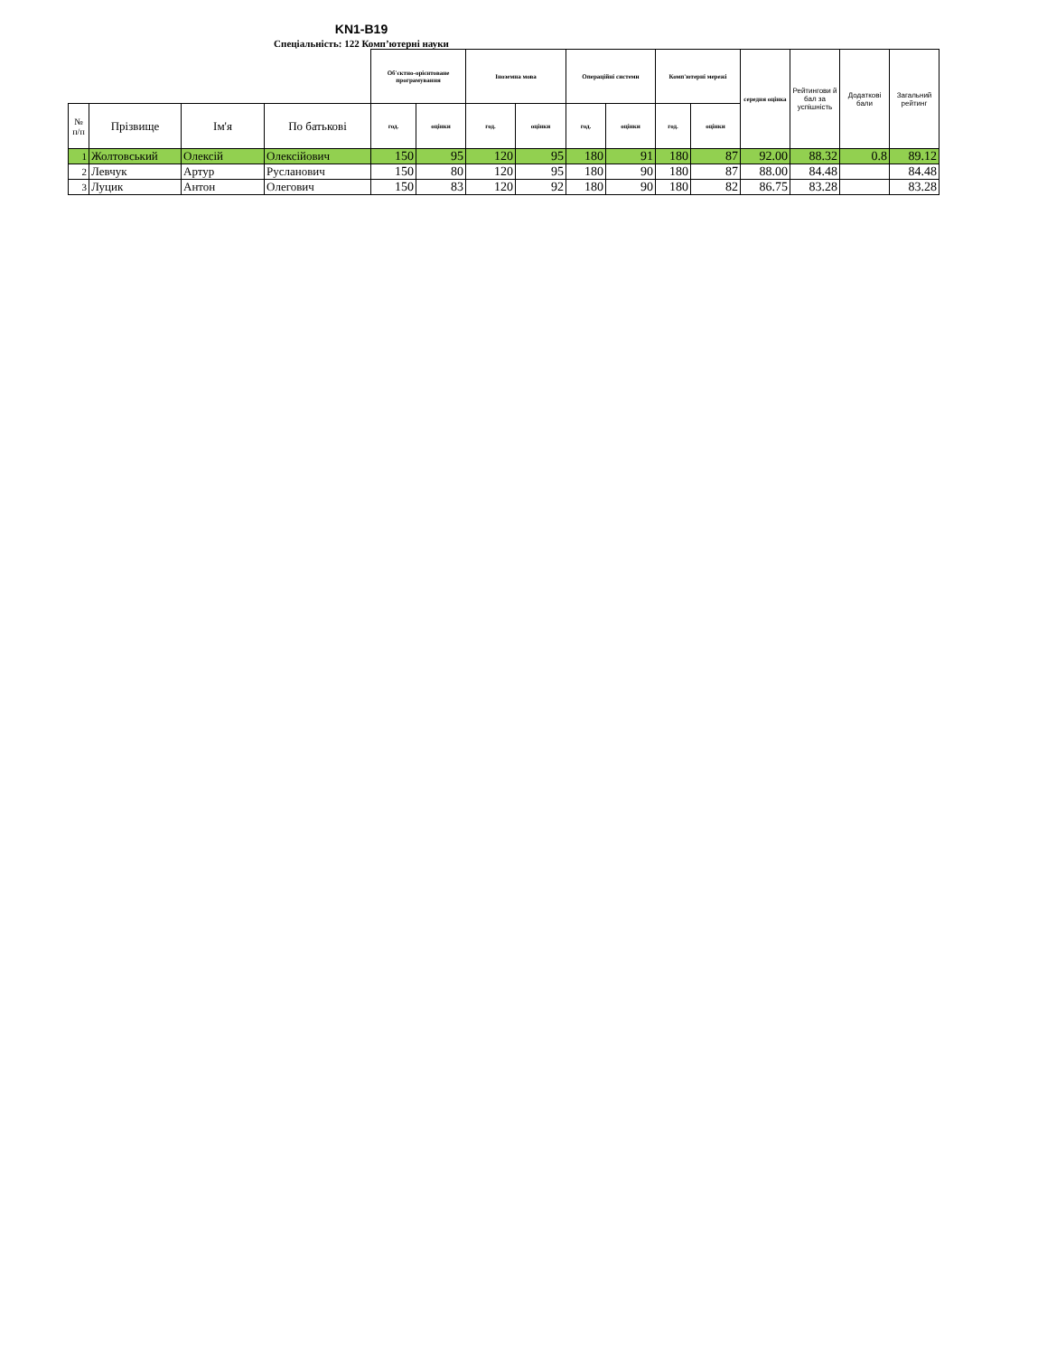KN1-B19
Спеціальність: 122 Комп’ютерні науки
| | | | | Об'єктно-орієнтоване програмування | | Іноземна мова | | Операційні системи | | Комп'ютерні мережі | | середня оцінка | Рейтингови й бал за успішність | Додаткові бали | Загальний рейтинг |
| № п/п | Прізвище | Ім'я | По батькові | год. | оцінки | год. | оцінки | год. | оцінки | год. | оцінки | | | | |
| 1 | Жолтовський | Олексій | Олексійович | 150 | 95 | 120 | 95 | 180 | 91 | 180 | 87 | 92.00 | 88.32 | 0.8 | 89.12 |
| 2 | Левчук | Артур | Русланович | 150 | 80 | 120 | 95 | 180 | 90 | 180 | 87 | 88.00 | 84.48 | | 84.48 |
| 3 | Луцик | Антон | Олегович | 150 | 83 | 120 | 92 | 180 | 90 | 180 | 82 | 86.75 | 83.28 | | 83.28 |